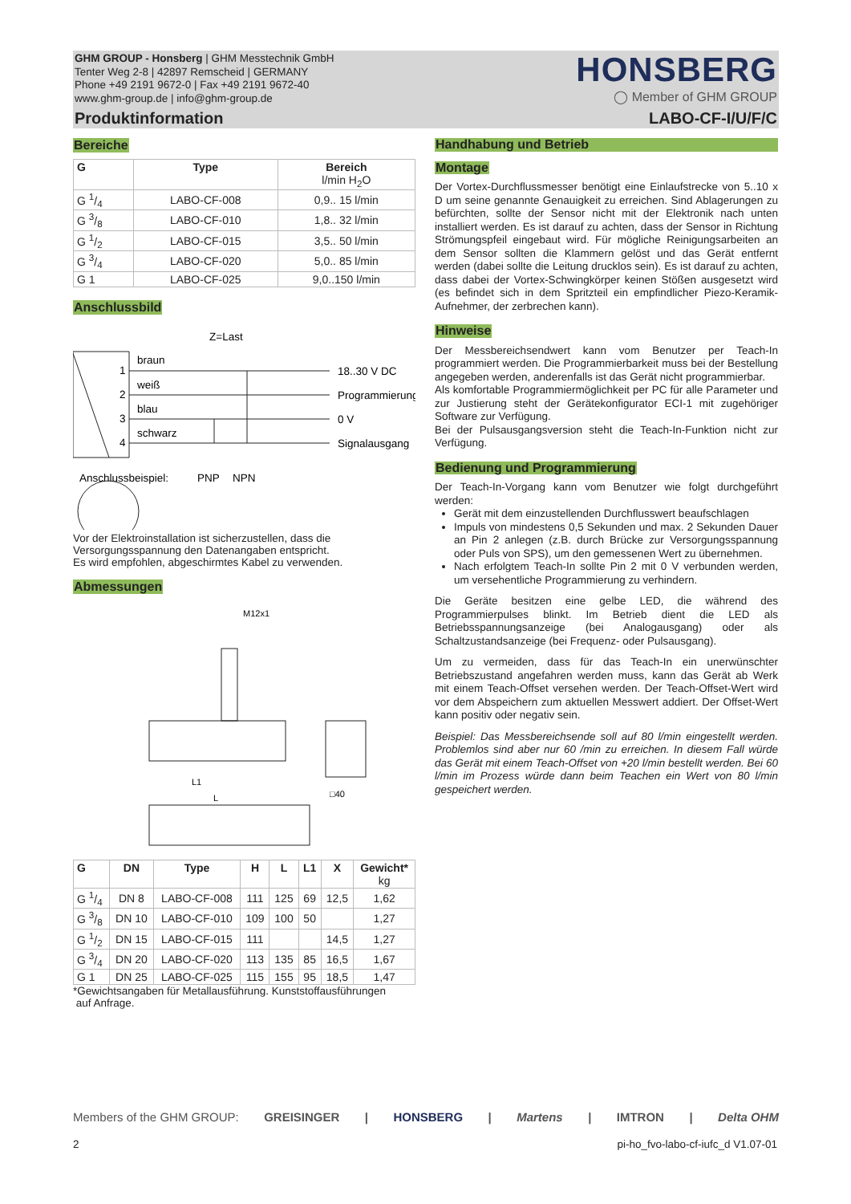GHM GROUP - Honsberg | GHM Messtechnik GmbH
Tenter Weg 2-8 | 42897 Remscheid | GERMANY
Phone +49 2191 9672-0 | Fax +49 2191 9672-40
www.ghm-group.de | info@ghm-group.de
HONSBERG
◯ Member of GHM GROUP
Produktinformation LABO-CF-I/U/F/C
Bereiche
| G | Type | Bereich l/min H<sub>2</sub>O |
| --- | --- | --- |
| G 1/4 | LABO-CF-008 | 0,9.. 15 l/min |
| G 3/8 | LABO-CF-010 | 1,8.. 32 l/min |
| G 1/2 | LABO-CF-015 | 3,5.. 50 l/min |
| G 3/4 | LABO-CF-020 | 5,0.. 85 l/min |
| G 1 | LABO-CF-025 | 9,0..150 l/min |
Anschlussbild
Z=Last
1
2
3
4
braun
weiß
blau
schwarz
18..30 V DC
Programmierung
0 V
Signalausgang
Anschlussbeispiel:
PNP
NPN
Vor der Elektroinstallation ist sicherzustellen, dass die Versorgungsspannung den Datenangaben entspricht.
Es wird empfohlen, abgeschirmtes Kabel zu verwenden.
Abmessungen
M12x1
L1
L
□40
| G | DN | Type | H | L | L1 | X | Gewicht* kg |
| --- | --- | --- | --- | --- | --- | --- | --- |
| G 1/4 | DN 8 | LABO-CF-008 | 111 | 125 | 69 | 12,5 | 1,62 |
| G 3/8 | DN 10 | LABO-CF-010 | 109 | 100 | 50 | | 1,27 |
| G 1/2 | DN 15 | LABO-CF-015 | 111 | | | 14,5 | 1,27 |
| G 3/4 | DN 20 | LABO-CF-020 | 113 | 135 | 85 | 16,5 | 1,67 |
| G 1 | DN 25 | LABO-CF-025 | 115 | 155 | 95 | 18,5 | 1,47 |
*Gewichtsangaben für Metallausführung. Kunststoffausführungen
auf Anfrage.
Handhabung und Betrieb
Montage
Der Vortex-Durchflussmesser benötigt eine Einlaufstrecke von 5..10 x D um seine genannte Genauigkeit zu erreichen. Sind Ablagerungen zu befürchten, sollte der Sensor nicht mit der Elektronik nach unten installiert werden. Es ist darauf zu achten, dass der Sensor in Richtung Strömungspfeil eingebaut wird. Für mögliche Reinigungsarbeiten an dem Sensor sollten die Klammern gelöst und das Gerät entfernt werden (dabei sollte die Leitung drucklos sein). Es ist darauf zu achten, dass dabei der Vortex-Schwingkörper keinen Stößen ausgesetzt wird (es befindet sich in dem Spritzteil ein empfindlicher Piezo-Keramik-Aufnehmer, der zerbrechen kann).
Hinweise
Der Messbereichsendwert kann vom Benutzer per Teach-In programmiert werden. Die Programmierbarkeit muss bei der Bestellung angegeben werden, anderenfalls ist das Gerät nicht programmierbar.
Als komfortable Programmiermöglichkeit per PC für alle Parameter und zur Justierung steht der Gerätekonfigurator ECI-1 mit zugehöriger Software zur Verfügung.
Bei der Pulsausgangsversion steht die Teach-In-Funktion nicht zur Verfügung.
Bedienung und Programmierung
Der Teach-In-Vorgang kann vom Benutzer wie folgt durchgeführt werden:
Gerät mit dem einzustellenden Durchflusswert beaufschlagen
Impuls von mindestens 0,5 Sekunden und max. 2 Sekunden Dauer an Pin 2 anlegen (z.B. durch Brücke zur Versorgungsspannung oder Puls von SPS), um den gemessenen Wert zu übernehmen.
Nach erfolgtem Teach-In sollte Pin 2 mit 0 V verbunden werden, um versehentliche Programmierung zu verhindern.
Die Geräte besitzen eine gelbe LED, die während des Programmierpulses blinkt. Im Betrieb dient die LED als Betriebsspannungsanzeige (bei Analogausgang) oder als Schaltzustandsanzeige (bei Frequenz- oder Pulsausgang).
Um zu vermeiden, dass für das Teach-In ein unerwünschter Betriebszustand angefahren werden muss, kann das Gerät ab Werk mit einem Teach-Offset versehen werden. Der Teach-Offset-Wert wird vor dem Abspeichern zum aktuellen Messwert addiert. Der Offset-Wert kann positiv oder negativ sein.
Beispiel: Das Messbereichsende soll auf 80 l/min eingestellt werden. Problemlos sind aber nur 60 /min zu erreichen. In diesem Fall würde das Gerät mit einem Teach-Offset von +20 l/min bestellt werden. Bei 60 l/min im Prozess würde dann beim Teachen ein Wert von 80 l/min gespeichert werden.
Members of the GHM GROUP: GREISINGER | HONSBERG | Martens | IMTRON | Delta OHM
2
pi-ho_fvo-labo-cf-iufc_d V1.07-01